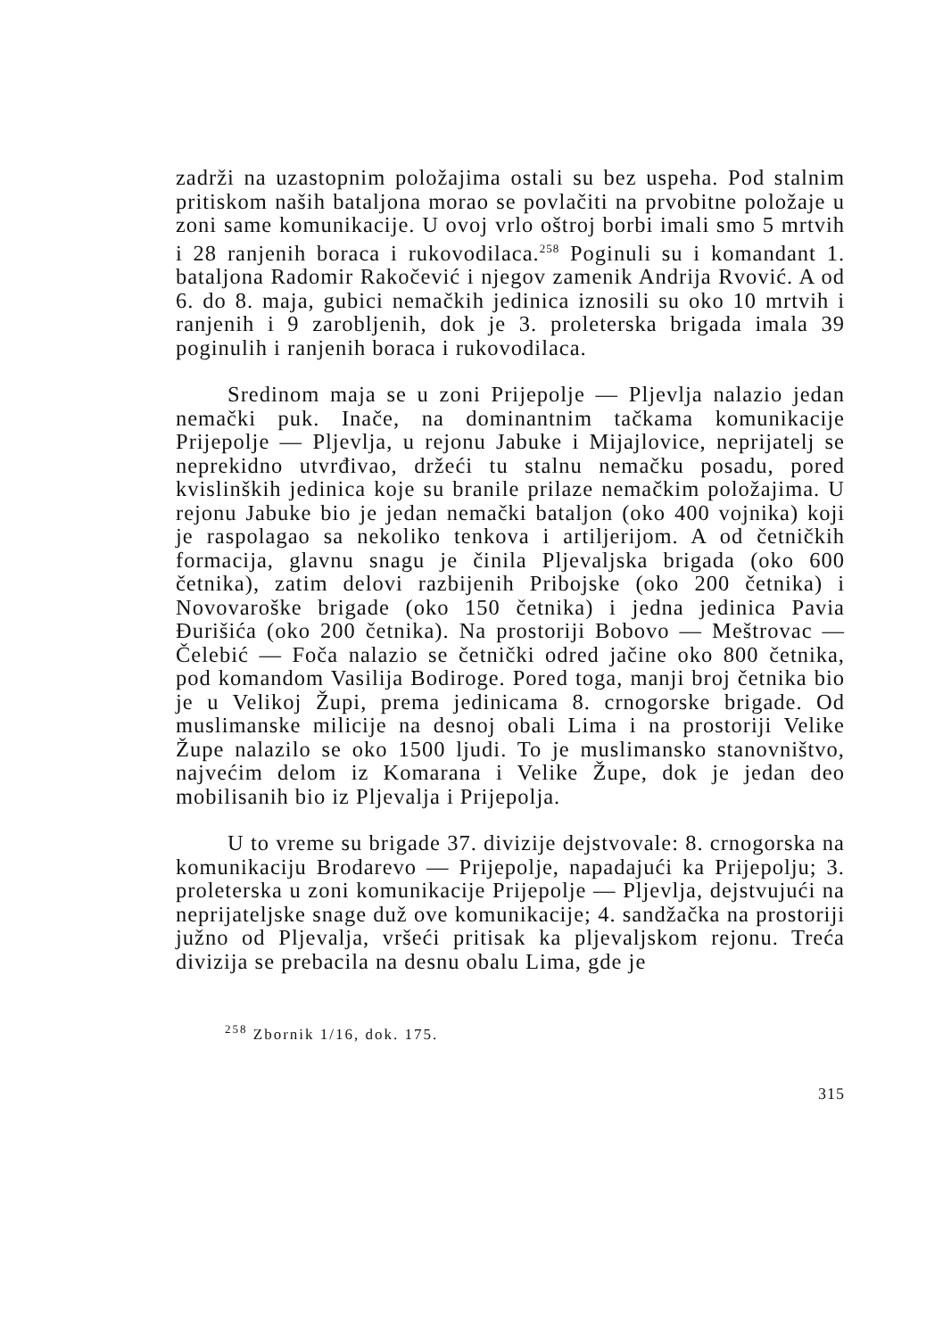zadrži na uzastopnim položajima ostali su bez uspeha. Pod stalnim pritiskom naših bataljona morao se povlačiti na prvobitne položaje u zoni same komunikacije. U ovoj vrlo oštroj borbi imali smo 5 mrtvih i 28 ranjenih boraca i rukovodilaca.<sup>258</sup> Poginuli su i komandant 1. bataljona Radomir Rakočević i njegov zamenik Andrija Rvović. A od 6. do 8. maja, gubici nemačkih jedinica iznosili su oko 10 mrtvih i ranjenih i 9 zarobljenih, dok je 3. proleterska brigada imala 39 poginulih i ranjenih boraca i rukovodilaca.
Sredinom maja se u zoni Prijepolje — Pljevlja nalazio jedan nemački puk. Inače, na dominantnim tačkama komunikacije Prijepolje — Pljevlja, u rejonu Jabuke i Mijajlovice, neprijatelj se neprekidno utvrđivao, držeći tu stalnu nemačku posadu, pored kvislinških jedinica koje su branile prilaze nemačkim položajima. U rejonu Jabuke bio je jedan nemački bataljon (oko 400 vojnika) koji je raspolagao sa nekoliko tenkova i artiljerijom. A od četničkih formacija, glavnu snagu je činila Pljevaljska brigada (oko 600 četnika), zatim delovi razbijenih Pribojske (oko 200 četnika) i Novovaroške brigade (oko 150 četnika) i jedna jedinica Pavia Đurišića (oko 200 četnika). Na prostoriji Bobovo — Meštrovac — Čelebić — Foča nalazio se četnički odred jačine oko 800 četnika, pod komandom Vasilija Bodiroge. Pored toga, manji broj četnika bio je u Velikoj Župi, prema jedinicama 8. crnogorske brigade. Od muslimanske milicije na desnoj obali Lima i na prostoriji Velike Župe nalazilo se oko 1500 ljudi. To je muslimansko stanovništvo, najvećim delom iz Komarana i Velike Župe, dok je jedan deo mobilisanih bio iz Pljevalja i Prijepolja.
U to vreme su brigade 37. divizije dejstvovale: 8. crnogorska na komunikaciju Brodarevo — Prijepolje, napadajući ka Prijepolju; 3. proleterska u zoni komunikacije Prijepolje — Pljevlja, dejstvujući na neprijateljske snage duž ove komunikacije; 4. sandžačka na prostoriji južno od Pljevalja, vršeći pritisak ka pljevaljskom rejonu. Treća divizija se prebacila na desnu obalu Lima, gde je
<sup>258</sup> Zbornik 1/16, dok. 175.
315